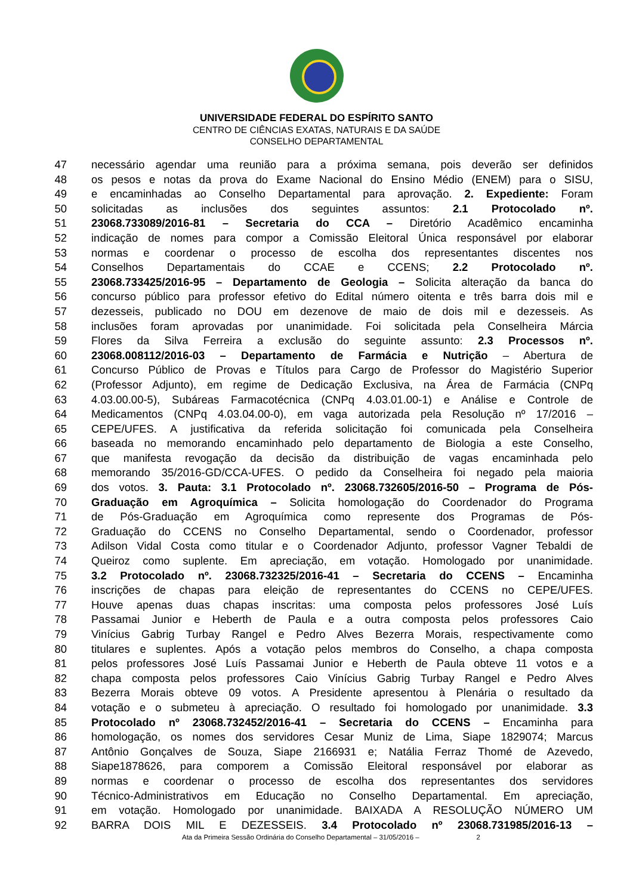UNIVERSIDADE FEDERAL DO ESPÍRITO SANTO
CENTRO DE CIÊNCIAS EXATAS, NATURAIS E DA SAÚDE
CONSELHO DEPARTAMENTAL
47 necessário agendar uma reunião para a próxima semana, pois deverão ser definidos
48 os pesos e notas da prova do Exame Nacional do Ensino Médio (ENEM) para o SISU,
49 e encaminhadas ao Conselho Departamental para aprovação. 2. Expediente: Foram
50 solicitadas as inclusões dos seguintes assuntos: 2.1 Protocolado nº.
51 23068.733089/2016-81 – Secretaria do CCA – Diretório Acadêmico encaminha
52 indicação de nomes para compor a Comissão Eleitoral Única responsável por elaborar
53 normas e coordenar o processo de escolha dos representantes discentes nos
54 Conselhos Departamentais do CCAE e CCENS; 2.2 Protocolado nº.
55 23068.733425/2016-95 – Departamento de Geologia – Solicita alteração da banca do
56 concurso público para professor efetivo do Edital número oitenta e três barra dois mil e
57 dezesseis, publicado no DOU em dezenove de maio de dois mil e dezesseis. As
58 inclusões foram aprovadas por unanimidade. Foi solicitada pela Conselheira Márcia
59 Flores da Silva Ferreira a exclusão do seguinte assunto: 2.3 Processos nº.
60 23068.008112/2016-03 – Departamento de Farmácia e Nutrição – Abertura de
61 Concurso Público de Provas e Títulos para Cargo de Professor do Magistério Superior
62 (Professor Adjunto), em regime de Dedicação Exclusiva, na Área de Farmácia (CNPq
63 4.03.00.00-5), Subáreas Farmacotécnica (CNPq 4.03.01.00-1) e Análise e Controle de
64 Medicamentos (CNPq 4.03.04.00-0), em vaga autorizada pela Resolução nº 17/2016 –
65 CEPE/UFES. A justificativa da referida solicitação foi comunicada pela Conselheira
66 baseada no memorando encaminhado pelo departamento de Biologia a este Conselho,
67 que manifesta revogação da decisão da distribuição de vagas encaminhada pelo
68 memorando 35/2016-GD/CCA-UFES. O pedido da Conselheira foi negado pela maioria
69 dos votos. 3. Pauta: 3.1 Protocolado nº. 23068.732605/2016-50 – Programa de Pós-
70 Graduação em Agroquímica – Solicita homologação do Coordenador do Programa
71 de Pós-Graduação em Agroquímica como represente dos Programas de Pós-
72 Graduação do CCENS no Conselho Departamental, sendo o Coordenador, professor
73 Adilson Vidal Costa como titular e o Coordenador Adjunto, professor Vagner Tebaldi de
74 Queiroz como suplente. Em apreciação, em votação. Homologado por unanimidade.
75 3.2 Protocolado nº. 23068.732325/2016-41 – Secretaria do CCENS – Encaminha
76 inscrições de chapas para eleição de representantes do CCENS no CEPE/UFES.
77 Houve apenas duas chapas inscritas: uma composta pelos professores José Luís
78 Passamai Junior e Heberth de Paula e a outra composta pelos professores Caio
79 Vinícius Gabrig Turbay Rangel e Pedro Alves Bezerra Morais, respectivamente como
80 titulares e suplentes. Após a votação pelos membros do Conselho, a chapa composta
81 pelos professores José Luís Passamai Junior e Heberth de Paula obteve 11 votos e a
82 chapa composta pelos professores Caio Vinícius Gabrig Turbay Rangel e Pedro Alves
83 Bezerra Morais obteve 09 votos. A Presidente apresentou à Plenária o resultado da
84 votação e o submeteu à apreciação. O resultado foi homologado por unanimidade. 3.3
85 Protocolado nº 23068.732452/2016-41 – Secretaria do CCENS – Encaminha para
86 homologação, os nomes dos servidores Cesar Muniz de Lima, Siape 1829074; Marcus
87 Antônio Gonçalves de Souza, Siape 2166931 e; Natália Ferraz Thomé de Azevedo,
88 Siape1878626, para comporem a Comissão Eleitoral responsável por elaborar as
89 normas e coordenar o processo de escolha dos representantes dos servidores
90 Técnico-Administrativos em Educação no Conselho Departamental. Em apreciação,
91 em votação. Homologado por unanimidade. BAIXADA A RESOLUÇÃO NÚMERO UM
92 BARRA DOIS MIL E DEZESSEIS. 3.4 Protocolado nº 23068.731985/2016-13 –
Ata da Primeira Sessão Ordinária do Conselho Departamental – 31/05/2016 – 2